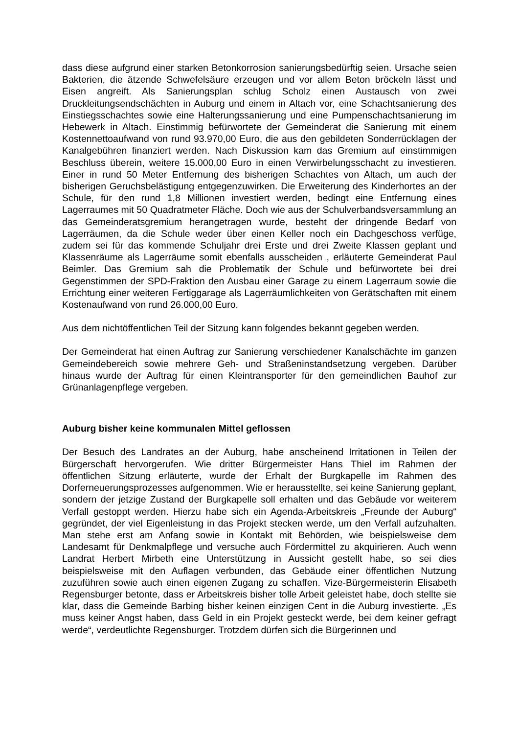dass diese aufgrund einer starken Betonkorrosion sanierungsbedürftig seien. Ursache seien Bakterien, die ätzende Schwefelsäure erzeugen und vor allem Beton bröckeln lässt und Eisen angreift. Als Sanierungsplan schlug Scholz einen Austausch von zwei Druckleitungsendschächten in Auburg und einem in Altach vor, eine Schachtsanierung des Einstiegsschachtes sowie eine Halterungssanierung und eine Pumpenschachtsanierung im Hebewerk in Altach. Einstimmig befürwortete der Gemeinderat die Sanierung mit einem Kostennettoaufwand von rund 93.970,00 Euro, die aus den gebildeten Sonderrücklagen der Kanalgebühren finanziert werden. Nach Diskussion kam das Gremium auf einstimmigen Beschluss überein, weitere 15.000,00 Euro in einen Verwirbelungsschacht zu investieren. Einer in rund 50 Meter Entfernung des bisherigen Schachtes von Altach, um auch der bisherigen Geruchsbelästigung entgegenzuwirken. Die Erweiterung des Kinderhortes an der Schule, für den rund 1,8 Millionen investiert werden, bedingt eine Entfernung eines Lagerraumes mit 50 Quadratmeter Fläche. Doch wie aus der Schulverbandsversammlung an das Gemeinderatsgremium herangetragen wurde, besteht der dringende Bedarf von Lagerräumen, da die Schule weder über einen Keller noch ein Dachgeschoss verfüge, zudem sei für das kommende Schuljahr drei Erste und drei Zweite Klassen geplant und Klassenräume als Lagerräume somit ebenfalls ausscheiden , erläuterte Gemeinderat Paul Beimler. Das Gremium sah die Problematik der Schule und befürwortete bei drei Gegenstimmen der SPD-Fraktion den Ausbau einer Garage zu einem Lagerraum sowie die Errichtung einer weiteren Fertiggarage als Lagerräumlichkeiten von Gerätschaften mit einem Kostenaufwand von rund 26.000,00 Euro.
Aus dem nichtöffentlichen Teil der Sitzung kann folgendes bekannt gegeben werden.
Der Gemeinderat hat einen Auftrag zur Sanierung verschiedener Kanalschächte im ganzen Gemeindebereich sowie mehrere Geh- und Straßeninstandsetzung vergeben. Darüber hinaus wurde der Auftrag für einen Kleintransporter für den gemeindlichen Bauhof zur Grünanlagenpflege vergeben.
Auburg bisher keine kommunalen Mittel geflossen
Der Besuch des Landrates an der Auburg, habe anscheinend Irritationen in Teilen der Bürgerschaft hervorgerufen. Wie dritter Bürgermeister Hans Thiel im Rahmen der öffentlichen Sitzung erläuterte, wurde der Erhalt der Burgkapelle im Rahmen des Dorferneuerungsprozesses aufgenommen. Wie er herausstellte, sei keine Sanierung geplant, sondern der jetzige Zustand der Burgkapelle soll erhalten und das Gebäude vor weiterem Verfall gestoppt werden. Hierzu habe sich ein Agenda-Arbeitskreis „Freunde der Auburg“ gegründet, der viel Eigenleistung in das Projekt stecken werde, um den Verfall aufzuhalten. Man stehe erst am Anfang sowie in Kontakt mit Behörden, wie beispielsweise dem Landesamt für Denkmalpflege und versuche auch Fördermittel zu akquirieren. Auch wenn Landrat Herbert Mirbeth eine Unterstützung in Aussicht gestellt habe, so sei dies beispielsweise mit den Auflagen verbunden, das Gebäude einer öffentlichen Nutzung zuzuführen sowie auch einen eigenen Zugang zu schaffen. Vize-Bürgermeisterin Elisabeth Regensburger betonte, dass er Arbeitskreis bisher tolle Arbeit geleistet habe, doch stellte sie klar, dass die Gemeinde Barbing bisher keinen einzigen Cent in die Auburg investierte. „Es muss keiner Angst haben, dass Geld in ein Projekt gesteckt werde, bei dem keiner gefragt werde“, verdeutlichte Regensburger. Trotzdem dürfen sich die Bürgerinnen und